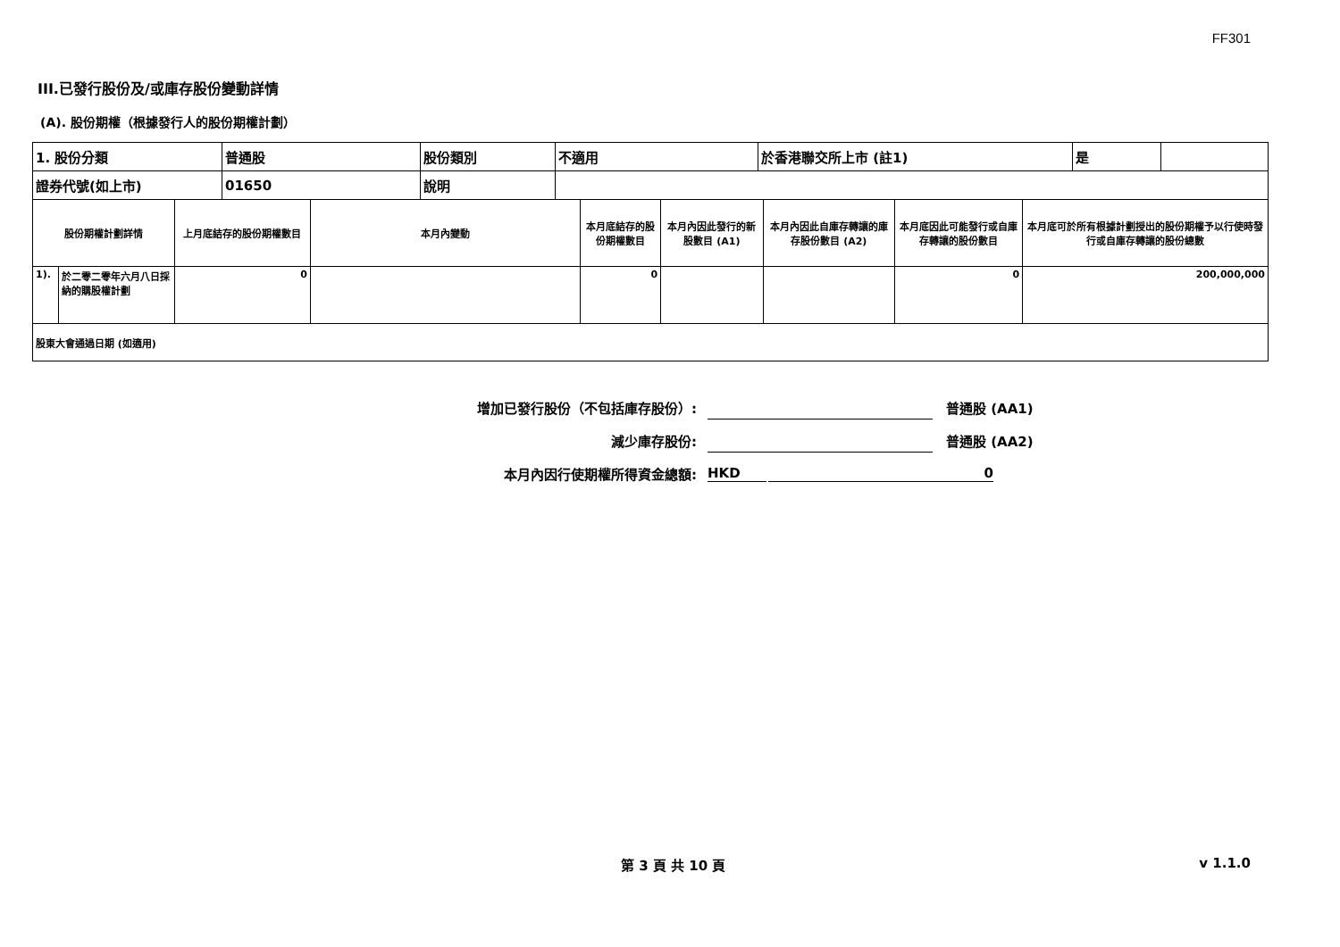FF301
III.已發行股份及/或庫存股份變動詳情
(A). 股份期權（根據發行人的股份期權計劃）
| 1. 股份分類 | 普通股 | 股份類別 | 不適用 | 於香港聯交所上市 (註1) | 是 | |
| 證券代號(如上市) | 01650 | 說明 | | | | |
| 股份期權計劃詳情 | | 上月底結存的股份期權數目 | 本月內變動 | 本月底結存的股份期權數目 | 本月內因此發行的新股數目 (A1) | 本月內因此自庫存轉讓的庫存股份數目 (A2) | 本月底因此可能發行或自庫存轉讓的股份數目 | 本月底可於所有根據計劃授出的股份期權予以行使時發行或自庫存轉讓的股份總數 |
| 1). | 於二零二零年六月八日採納的購股權計劃 | 0 | | 0 | | | 0 | 200,000,000 |
| 股東大會通過日期 (如適用) | | | | | | | | |
增加已發行股份（不包括庫存股份）: 普通股 (AA1)
減少庫存股份: 普通股 (AA2)
本月內因行使期權所得資金總額: HKD 0
第 3 頁 共 10 頁 v 1.1.0